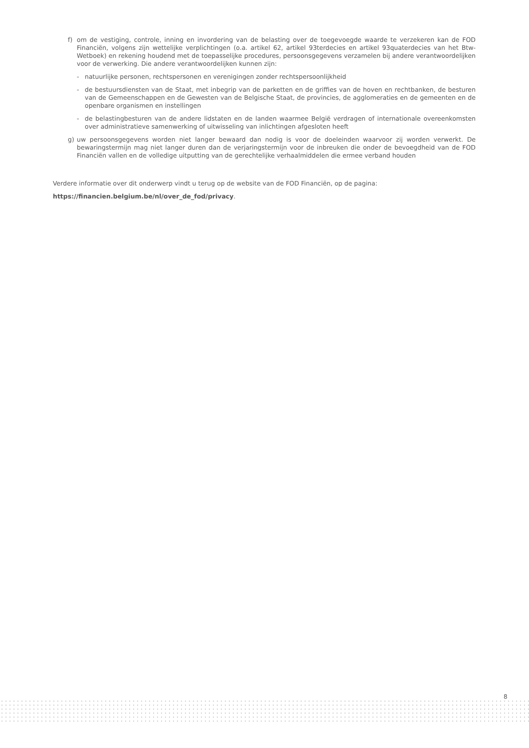f) om de vestiging, controle, inning en invordering van de belasting over de toegevoegde waarde te verzekeren kan de FOD Financiën, volgens zijn wettelijke verplichtingen (o.a. artikel 62, artikel 93terdecies en artikel 93quaterdecies van het Btw-Wetboek) en rekening houdend met de toepasselijke procedures, persoonsgegevens verzamelen bij andere verantwoordelijken voor de verwerking. Die andere verantwoordelijken kunnen zijn:
- natuurlijke personen, rechtspersonen en verenigingen zonder rechtspersoonlijkheid
- de bestuursdiensten van de Staat, met inbegrip van de parketten en de griffies van de hoven en rechtbanken, de besturen van de Gemeenschappen en de Gewesten van de Belgische Staat, de provincies, de agglomeraties en de gemeenten en de openbare organismen en instellingen
- de belastingbesturen van de andere lidstaten en de landen waarmee België verdragen of internationale overeenkomsten over administratieve samenwerking of uitwisseling van inlichtingen afgesloten heeft
g) uw persoonsgegevens worden niet langer bewaard dan nodig is voor de doeleinden waarvoor zij worden verwerkt. De bewaringstermijn mag niet langer duren dan de verjaringstermijn voor de inbreuken die onder de bevoegdheid van de FOD Financiën vallen en de volledige uitputting van de gerechtelijke verhaalmiddelen die ermee verband houden
Verdere informatie over dit onderwerp vindt u terug op de website van de FOD Financiën, op de pagina:
https://financien.belgium.be/nl/over_de_fod/privacy.
8